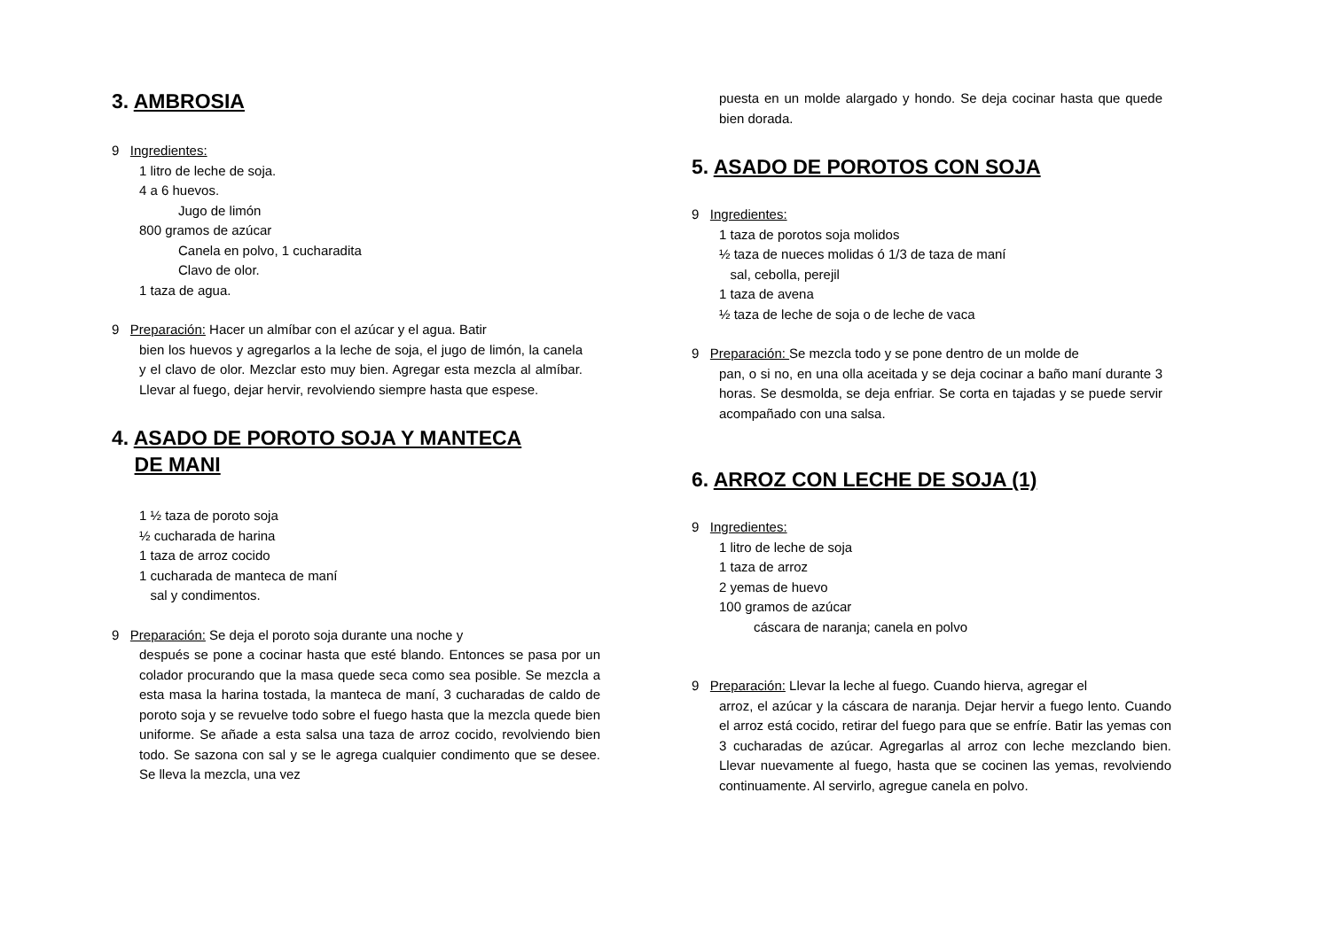3. AMBROSIA
9 Ingredientes:
1 litro de leche de soja.
4 a 6 huevos.
Jugo de limón
800 gramos de azúcar
Canela en polvo, 1 cucharadita
Clavo de olor.
1 taza de agua.
9 Preparación: Hacer un almíbar con el azúcar y el agua. Batir
bien los huevos y agregarlos a la leche de soja, el jugo de limón, la canela y el clavo de olor. Mezclar esto muy bien. Agregar esta mezcla al almíbar. Llevar al fuego, dejar hervir, revolviendo siempre hasta que espese.
4. ASADO DE POROTO SOJA Y MANTECA
DE MANI
1 ½ taza de poroto soja
½ cucharada de harina
1 taza de arroz cocido
1 cucharada de manteca de maní
sal y condimentos.
9 Preparación: Se deja el poroto soja durante una noche y
después se pone a cocinar hasta que esté blando. Entonces se pasa por un colador procurando que la masa quede seca como sea posible. Se mezcla a esta masa la harina tostada, la manteca de maní, 3 cucharadas de caldo de poroto soja y se revuelve todo sobre el fuego hasta que la mezcla quede bien uniforme. Se añade a esta salsa una taza de arroz cocido, revolviendo bien todo. Se sazona con sal y se le agrega cualquier condimento que se desee. Se lleva la mezcla, una vez
puesta en un molde alargado y hondo. Se deja cocinar hasta que quede bien dorada.
5. ASADO DE POROTOS CON SOJA
9 Ingredientes:
1 taza de porotos soja molidos
½ taza de nueces molidas ó 1/3 de taza de maní
sal, cebolla, perejil
1 taza de avena
½ taza de leche de soja o de leche de vaca
9 Preparación: Se mezcla todo y se pone dentro de un molde de
pan, o si no, en una olla aceitada y se deja cocinar a baño maní durante 3 horas. Se desmolda, se deja enfriar. Se corta en tajadas y se puede servir acompañado con una salsa.
6. ARROZ CON LECHE DE SOJA (1)
9 Ingredientes:
1 litro de leche de soja
1 taza de arroz
2 yemas de huevo
100 gramos de azúcar
cáscara de naranja; canela en polvo
9 Preparación: Llevar la leche al fuego. Cuando hierva, agregar el
arroz, el azúcar y la cáscara de naranja. Dejar hervir a fuego lento. Cuando el arroz está cocido, retirar del fuego para que se enfríe. Batir las yemas con 3 cucharadas de azúcar. Agregarlas al arroz con leche mezclando bien. Llevar nuevamente al fuego, hasta que se cocinen las yemas, revolviendo continuamente. Al servirlo, agregue canela en polvo.